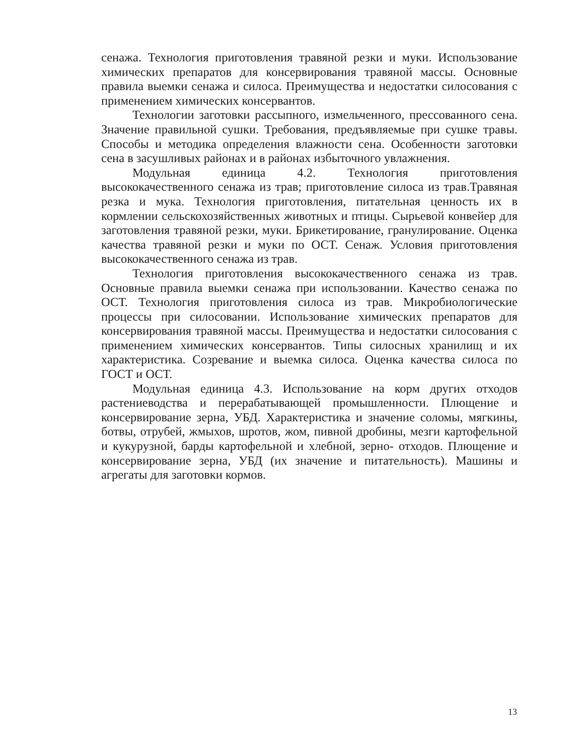сенажа. Технология приготовления травяной резки и муки. Использование химических препаратов для консервирования травяной массы. Основные правила выемки сенажа и силоса. Преимущества и недостатки силосования с применением химических консервантов.
Технологии заготовки рассыпного, измельченного, прессованного сена. Значение правильной сушки. Требования, предъявляемые при сушке травы. Способы и методика определения влажности сена. Особенности заготовки сена в засушливых районах и в районах избыточного увлажнения.
Модульная единица 4.2. Технология приготовления высококачественного сенажа из трав; приготовление силоса из трав.Травяная резка и мука. Технология приготовления, питательная ценность их в кормлении сельскохозяйственных животных и птицы. Сырьевой конвейер для заготовления травяной резки, муки. Брикетирование, гранулирование. Оценка качества травяной резки и муки по ОСТ. Сенаж. Условия приготовления высококачественного сенажа из трав.
Технология приготовления высококачественного сенажа из трав. Основные правила выемки сенажа при использовании. Качество сенажа по ОСТ. Технология приготовления силоса из трав. Микробиологические процессы при силосовании. Использование химических препаратов для консервирования травяной массы. Преимущества и недостатки силосования с применением химических консервантов. Типы силосных хранилищ и их характеристика. Созревание и выемка силоса. Оценка качества силоса по ГОСТ и ОСТ.
Модульная единица 4.3. Использование на корм других отходов растениеводства и перерабатывающей промышленности. Плющение и консервирование зерна, УБД. Характеристика и значение соломы, мягкины, ботвы, отрубей, жмыхов, шротов, жом, пивной дробины, мезги картофельной и кукурузной, барды картофельной и хлебной, зерно- отходов. Плющение и консервирование зерна, УБД (их значение и питательность). Машины и агрегаты для заготовки кормов.
13